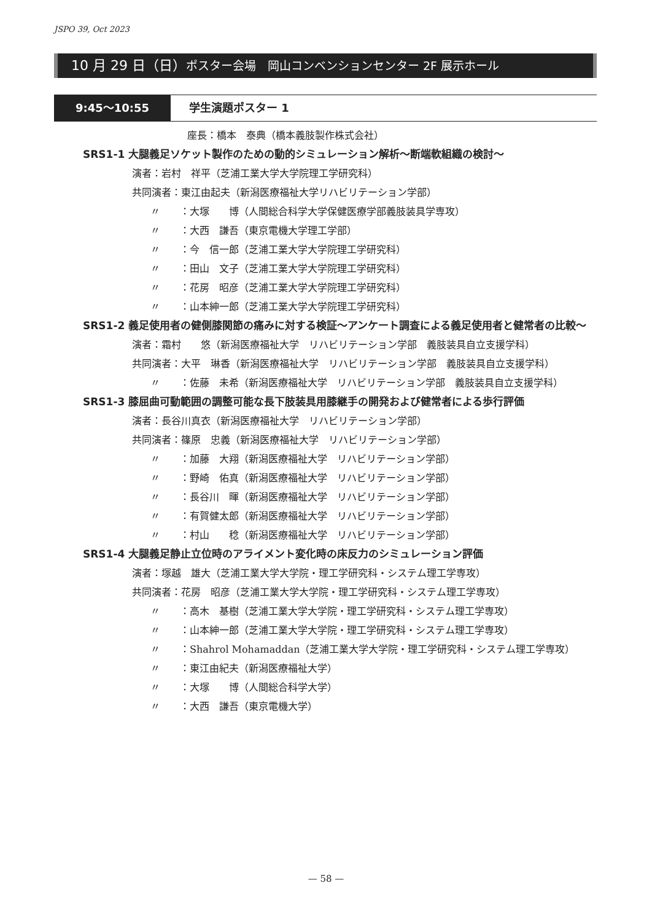JSPO 39, Oct 2023
10 月 29 日（日）ポスター会場　岡山コンベンションセンター 2F 展示ホール
9:45〜10:55 学生演題ポスター 1
座長：橋本　泰典（橋本義肢製作株式会社）
SRS1-1 大腿義足ソケット製作のための動的シミュレーション解析〜断端軟組織の検討〜
演者：岩村　祥平（芝浦工業大学大学院理工学研究科）
共同演者：東江由起夫（新潟医療福祉大学リハビリテーション学部）
〃　　：大塚　　博（人間総合科学大学保健医療学部義肢装具学専攻）
〃　　：大西　謙吾（東京電機大学理工学部）
〃　　：今　信一郎（芝浦工業大学大学院理工学研究科）
〃　　：田山　文子（芝浦工業大学大学院理工学研究科）
〃　　：花房　昭彦（芝浦工業大学大学院理工学研究科）
〃　　：山本紳一郎（芝浦工業大学大学院理工学研究科）
SRS1-2 義足使用者の健側膝関節の痛みに対する検証〜アンケート調査による義足使用者と健常者の比較〜
演者：霜村　　悠（新潟医療福祉大学　リハビリテーション学部　義肢装具自立支援学科）
共同演者：大平　琳香（新潟医療福祉大学　リハビリテーション学部　義肢装具自立支援学科）
〃　　：佐藤　未希（新潟医療福祉大学　リハビリテーション学部　義肢装具自立支援学科）
SRS1-3 膝屈曲可動範囲の調整可能な長下肢装具用膝継手の開発および健常者による歩行評価
演者：長谷川真衣（新潟医療福祉大学　リハビリテーション学部）
共同演者：篠原　忠義（新潟医療福祉大学　リハビリテーション学部）
〃　　：加藤　大翔（新潟医療福祉大学　リハビリテーション学部）
〃　　：野崎　佑真（新潟医療福祉大学　リハビリテーション学部）
〃　　：長谷川　暉（新潟医療福祉大学　リハビリテーション学部）
〃　　：有賀健太郎（新潟医療福祉大学　リハビリテーション学部）
〃　　：村山　　稔（新潟医療福祉大学　リハビリテーション学部）
SRS1-4 大腿義足静止立位時のアライメント変化時の床反力のシミュレーション評価
演者：塚越　雄大（芝浦工業大学大学院・理工学研究科・システム理工学専攻）
共同演者：花房　昭彦（芝浦工業大学大学院・理工学研究科・システム理工学専攻）
〃　　：高木　基樹（芝浦工業大学大学院・理工学研究科・システム理工学専攻）
〃　　：山本紳一郎（芝浦工業大学大学院・理工学研究科・システム理工学専攻）
〃　　：Shahrol Mohamaddan（芝浦工業大学大学院・理工学研究科・システム理工学専攻）
〃　　：東江由紀夫（新潟医療福祉大学）
〃　　：大塚　　博（人間総合科学大学）
〃　　：大西　謙吾（東京電機大学）
— 58 —